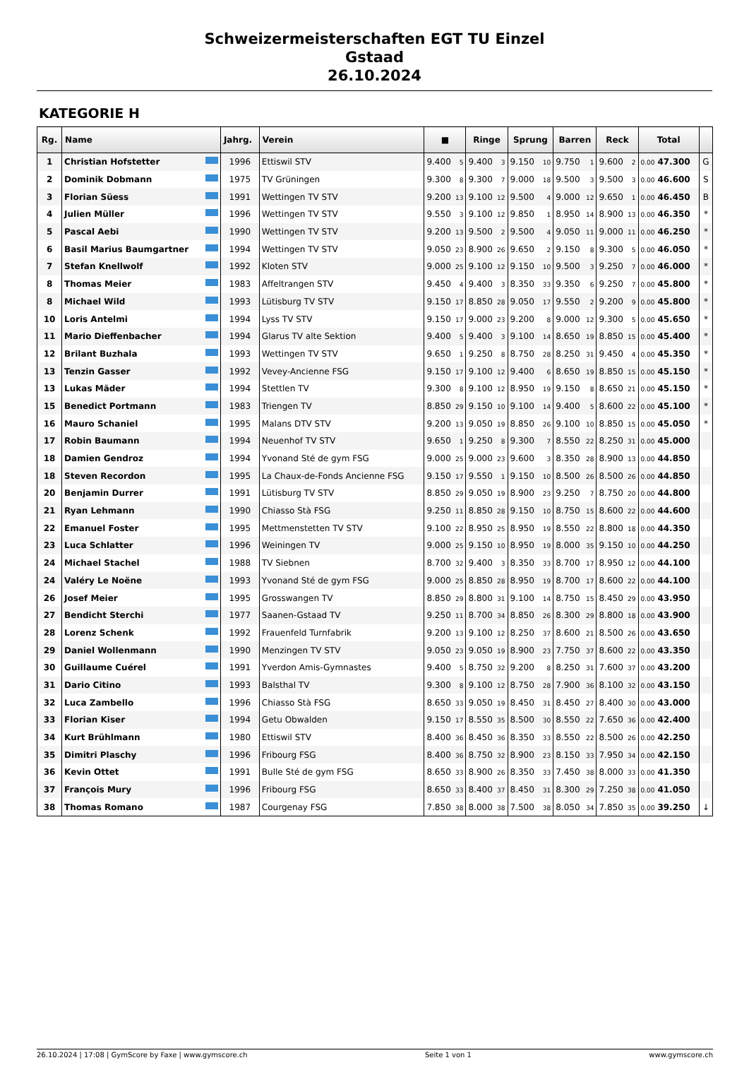Schweizermeisterschaften EGT TU Einzel
Gstaad
26.10.2024
KATEGORIE H
| Rg. | Name | Jahrg. | Verein | ■ | Ringe | Sprung | Barren | Reck | Total | |
| --- | --- | --- | --- | --- | --- | --- | --- | --- | --- | --- |
| 1 | Christian Hofstetter | 1996 | Ettiswil STV | 9.400 5 | 9.400 3 | 9.150 10 | 9.750 1 | 9.600 2 | 0.00 47.300 | G |
| 2 | Dominik Dobmann | 1975 | TV Grüningen | 9.300 8 | 9.300 7 | 9.000 18 | 9.500 3 | 9.500 3 | 0.00 46.600 | S |
| 3 | Florian Süess | 1991 | Wettingen TV STV | 9.200 13 | 9.100 12 | 9.500 4 | 9.000 12 | 9.650 1 | 0.00 46.450 | B |
| 4 | Julien Müller | 1996 | Wettingen TV STV | 9.550 3 | 9.100 12 | 9.850 1 | 8.950 14 | 8.900 13 | 0.00 46.350 | * |
| 5 | Pascal Aebi | 1990 | Wettingen TV STV | 9.200 13 | 9.500 2 | 9.500 4 | 9.050 11 | 9.000 11 | 0.00 46.250 | * |
| 6 | Basil Marius Baumgartner | 1994 | Wettingen TV STV | 9.050 23 | 8.900 26 | 9.650 2 | 9.150 8 | 9.300 5 | 0.00 46.050 | * |
| 7 | Stefan Knellwolf | 1992 | Kloten STV | 9.000 25 | 9.100 12 | 9.150 10 | 9.500 3 | 9.250 7 | 0.00 46.000 | * |
| 8 | Thomas Meier | 1983 | Affeltrangen STV | 9.450 4 | 9.400 3 | 8.350 33 | 9.350 6 | 9.250 7 | 0.00 45.800 | * |
| 8 | Michael Wild | 1993 | Lütisburg TV STV | 9.150 17 | 8.850 28 | 9.050 17 | 9.550 2 | 9.200 9 | 0.00 45.800 | * |
| 10 | Loris Antelmi | 1994 | Lyss TV STV | 9.150 17 | 9.000 23 | 9.200 8 | 9.000 12 | 9.300 5 | 0.00 45.650 | * |
| 11 | Mario Dieffenbacher | 1994 | Glarus TV alte Sektion | 9.400 5 | 9.400 3 | 9.100 14 | 8.650 19 | 8.850 15 | 0.00 45.400 | * |
| 12 | Brilant Buzhala | 1993 | Wettingen TV STV | 9.650 1 | 9.250 8 | 8.750 28 | 8.250 31 | 9.450 4 | 0.00 45.350 | * |
| 13 | Tenzin Gasser | 1992 | Vevey-Ancienne FSG | 9.150 17 | 9.100 12 | 9.400 6 | 8.650 19 | 8.850 15 | 0.00 45.150 | * |
| 13 | Lukas Mäder | 1994 | Stettlen TV | 9.300 8 | 9.100 12 | 8.950 19 | 9.150 8 | 8.650 21 | 0.00 45.150 | * |
| 15 | Benedict Portmann | 1983 | Triengen TV | 8.850 29 | 9.150 10 | 9.100 14 | 9.400 5 | 8.600 22 | 0.00 45.100 | * |
| 16 | Mauro Schaniel | 1995 | Malans DTV STV | 9.200 13 | 9.050 19 | 8.850 26 | 9.100 10 | 8.850 15 | 0.00 45.050 | * |
| 17 | Robin Baumann | 1994 | Neuenhof TV STV | 9.650 1 | 9.250 8 | 9.300 7 | 8.550 22 | 8.250 31 | 0.00 45.000 | |
| 18 | Damien Gendroz | 1994 | Yvonand Sté de gym FSG | 9.000 25 | 9.000 23 | 9.600 3 | 8.350 28 | 8.900 13 | 0.00 44.850 | |
| 18 | Steven Recordon | 1995 | La Chaux-de-Fonds Ancienne FSG | 9.150 17 | 9.550 1 | 9.150 10 | 8.500 26 | 8.500 26 | 0.00 44.850 | |
| 20 | Benjamin Durrer | 1991 | Lütisburg TV STV | 8.850 29 | 9.050 19 | 8.900 23 | 9.250 7 | 8.750 20 | 0.00 44.800 | |
| 21 | Ryan Lehmann | 1990 | Chiasso Stà FSG | 9.250 11 | 8.850 28 | 9.150 10 | 8.750 15 | 8.600 22 | 0.00 44.600 | |
| 22 | Emanuel Foster | 1995 | Mettmenstetten TV STV | 9.100 22 | 8.950 25 | 8.950 19 | 8.550 22 | 8.800 18 | 0.00 44.350 | |
| 23 | Luca Schlatter | 1996 | Weiningen TV | 9.000 25 | 9.150 10 | 8.950 19 | 8.000 35 | 9.150 10 | 0.00 44.250 | |
| 24 | Michael Stachel | 1988 | TV Siebnen | 8.700 32 | 9.400 3 | 8.350 33 | 8.700 17 | 8.950 12 | 0.00 44.100 | |
| 24 | Valéry Le Noëne | 1993 | Yvonand Sté de gym FSG | 9.000 25 | 8.850 28 | 8.950 19 | 8.700 17 | 8.600 22 | 0.00 44.100 | |
| 26 | Josef Meier | 1995 | Grosswangen TV | 8.850 29 | 8.800 31 | 9.100 14 | 8.750 15 | 8.450 29 | 0.00 43.950 | |
| 27 | Bendicht Sterchi | 1977 | Saanen-Gstaad TV | 9.250 11 | 8.700 34 | 8.850 26 | 8.300 29 | 8.800 18 | 0.00 43.900 | |
| 28 | Lorenz Schenk | 1992 | Frauenfeld Turnfabrik | 9.200 13 | 9.100 12 | 8.250 37 | 8.600 21 | 8.500 26 | 0.00 43.650 | |
| 29 | Daniel Wollenmann | 1990 | Menzingen TV STV | 9.050 23 | 9.050 19 | 8.900 23 | 7.750 37 | 8.600 22 | 0.00 43.350 | |
| 30 | Guillaume Cuérel | 1991 | Yverdon Amis-Gymnastes | 9.400 5 | 8.750 32 | 9.200 8 | 8.250 31 | 7.600 37 | 0.00 43.200 | |
| 31 | Dario Citino | 1993 | Balsthal TV | 9.300 8 | 9.100 12 | 8.750 28 | 7.900 36 | 8.100 32 | 0.00 43.150 | |
| 32 | Luca Zambello | 1996 | Chiasso Stà FSG | 8.650 33 | 9.050 19 | 8.450 31 | 8.450 27 | 8.400 30 | 0.00 43.000 | |
| 33 | Florian Kiser | 1994 | Getu Obwalden | 9.150 17 | 8.550 35 | 8.500 30 | 8.550 22 | 7.650 36 | 0.00 42.400 | |
| 34 | Kurt Brühlmann | 1980 | Ettiswil STV | 8.400 36 | 8.450 36 | 8.350 33 | 8.550 22 | 8.500 26 | 0.00 42.250 | |
| 35 | Dimitri Plaschy | 1996 | Fribourg FSG | 8.400 36 | 8.750 32 | 8.900 23 | 8.150 33 | 7.950 34 | 0.00 42.150 | |
| 36 | Kevin Ottet | 1991 | Bulle Sté de gym FSG | 8.650 33 | 8.900 26 | 8.350 33 | 7.450 38 | 8.000 33 | 0.00 41.350 | |
| 37 | François Mury | 1996 | Fribourg FSG | 8.650 33 | 8.400 37 | 8.450 31 | 8.300 29 | 7.250 38 | 0.00 41.050 | |
| 38 | Thomas Romano | 1987 | Courgenay FSG | 7.850 38 | 8.000 38 | 7.500 38 | 8.050 34 | 7.850 35 | 0.00 39.250 | ↓ |
26.10.2024 | 17:08 | GymScore by Faxe | www.gymscore.ch Seite 1 von 1 www.gymscore.ch